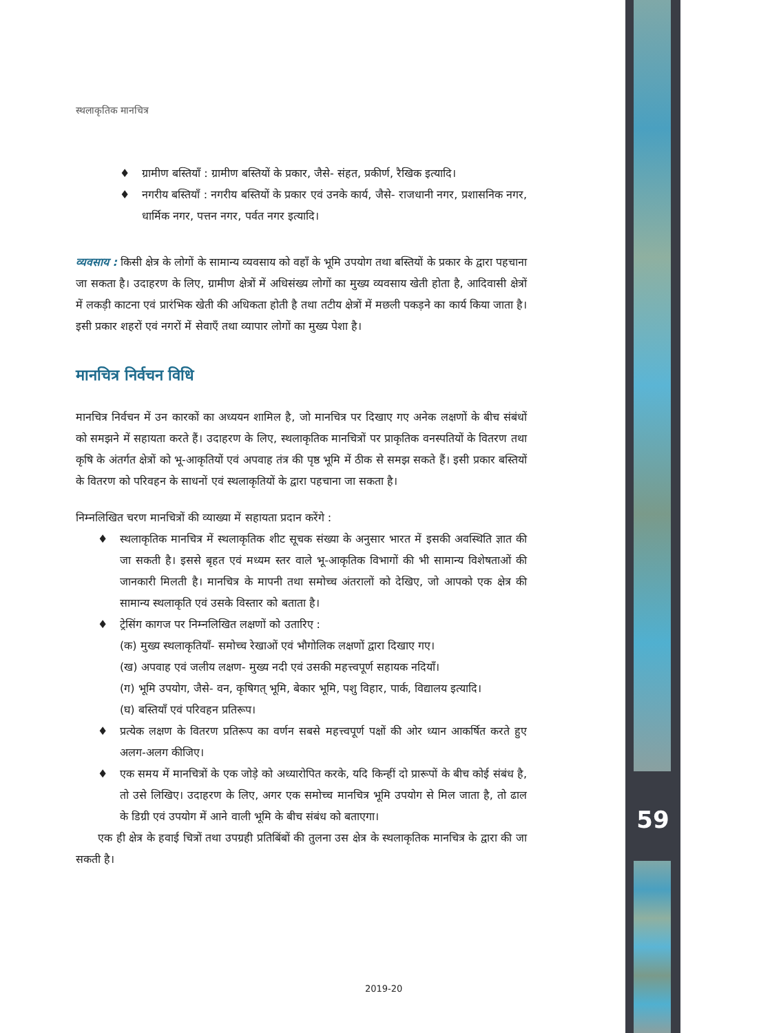59
स्थलाकृतिक मानचित्र
♦ ग्रामीण बस्तियाँ : ग्रामीण बस्तियों के प्रकार, जैसे- संहत, प्रकीर्ण, रैखिक इत्यादि।
♦ नगरीय बस्तियाँ : नगरीय बस्तियों के प्रकार एवं उनके कार्य, जैसे- राजधानी नगर, प्रशासनिक नगर, धार्मिक नगर, पत्तन नगर, पर्वत नगर इत्यादि।
व्यवसाय : किसी क्षेत्र के लोगों के सामान्य व्यवसाय को वहाँ के भूमि उपयोग तथा बस्तियों के प्रकार के द्वारा पहचाना जा सकता है। उदाहरण के लिए, ग्रामीण क्षेत्रों में अधिसंख्य लोगों का मुख्य व्यवसाय खेती होता है, आदिवासी क्षेत्रों में लकड़ी काटना एवं प्रारंभिक खेती की अधिकता होती है तथा तटीय क्षेत्रों में मछली पकड़ने का कार्य किया जाता है। इसी प्रकार शहरों एवं नगरों में सेवाएँ तथा व्यापार लोगों का मुख्य पेशा है।
मानचित्र निर्वचन विधि
मानचित्र निर्वचन में उन कारकों का अध्ययन शामिल है, जो मानचित्र पर दिखाए गए अनेक लक्षणों के बीच संबंधों को समझने में सहायता करते हैं। उदाहरण के लिए, स्थलाकृतिक मानचित्रों पर प्राकृतिक वनस्पतियों के वितरण तथा कृषि के अंतर्गत क्षेत्रों को भू-आकृतियों एवं अपवाह तंत्र की पृष्ठ भूमि में ठीक से समझ सकते हैं। इसी प्रकार बस्तियों के वितरण को परिवहन के साधनों एवं स्थलाकृतियों के द्वारा पहचाना जा सकता है।
निम्नलिखित चरण मानचित्रों की व्याख्या में सहायता प्रदान करेंगे :
♦ स्थलाकृतिक मानचित्र में स्थलाकृतिक शीट सूचक संख्या के अनुसार भारत में इसकी अवस्थिति ज्ञात की जा सकती है। इससे बृहत एवं मध्यम स्तर वाले भू-आकृतिक विभागों की भी सामान्य विशेषताओं की जानकारी मिलती है। मानचित्र के मापनी तथा समोच्च अंतरालों को देखिए, जो आपको एक क्षेत्र की सामान्य स्थलाकृति एवं उसके विस्तार को बताता है।
♦ ट्रेसिंग कागज पर निम्नलिखित लक्षणों को उतारिए :
(क) मुख्य स्थलाकृतियाँ- समोच्च रेखाओं एवं भौगोलिक लक्षणों द्वारा दिखाए गए।
(ख) अपवाह एवं जलीय लक्षण- मुख्य नदी एवं उसकी महत्त्वपूर्ण सहायक नदियाँ।
(ग) भूमि उपयोग, जैसे- वन, कृषिगत् भूमि, बेकार भूमि, पशु विहार, पार्क, विद्यालय इत्यादि।
(घ) बस्तियाँ एवं परिवहन प्रतिरूप।
♦ प्रत्येक लक्षण के वितरण प्रतिरूप का वर्णन सबसे महत्त्वपूर्ण पक्षों की ओर ध्यान आकर्षित करते हुए अलग-अलग कीजिए।
♦ एक समय में मानचित्रों के एक जोड़े को अध्यारोपित करके, यदि किन्हीं दो प्रारूपों के बीच कोई संबंध है, तो उसे लिखिए। उदाहरण के लिए, अगर एक समोच्च मानचित्र भूमि उपयोग से मिल जाता है, तो ढाल के डिग्री एवं उपयोग में आने वाली भूमि के बीच संबंध को बताएगा।
एक ही क्षेत्र के हवाई चित्रों तथा उपग्रही प्रतिबिंबों की तुलना उस क्षेत्र के स्थलाकृतिक मानचित्र के द्वारा की जा सकती है।
2019-20